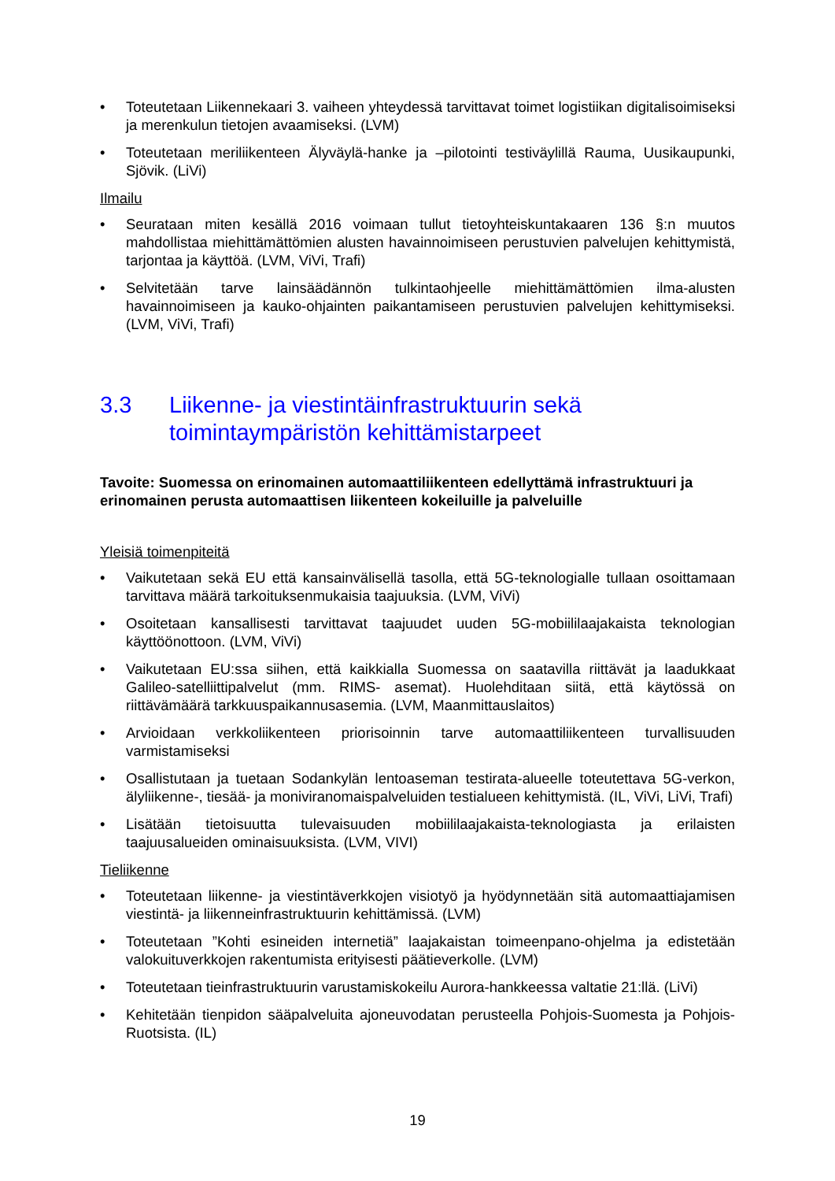• Toteutetaan Liikennekaari 3. vaiheen yhteydessä tarvittavat toimet logistiikan digitalisoimiseksi ja merenkulun tietojen avaamiseksi. (LVM)
• Toteutetaan meriliikenteen Älyväylä-hanke ja –pilotointi testiväylillä Rauma, Uusikaupunki, Sjövik. (LiVi)
Ilmailu
• Seurataan miten kesällä 2016 voimaan tullut tietoyhteiskuntakaaren 136 §:n muutos mahdollistaa miehittämättömien alusten havainnoimiseen perustuvien palvelujen kehittymistä, tarjontaa ja käyttöä. (LVM, ViVi, Trafi)
• Selvitetään tarve lainsäädännön tulkintaohjeelle miehittämättömien ilma-alusten havainnoimiseen ja kauko-ohjainten paikantamiseen perustuvien palvelujen kehittymiseksi. (LVM, ViVi, Trafi)
3.3 Liikenne- ja viestintäinfrastruktuurin sekä toimintaympäristön kehittämistarpeet
Tavoite: Suomessa on erinomainen automaattiliikenteen edellyttämä infrastruktuuri ja erinomainen perusta automaattisen liikenteen kokeiluille ja palveluille
Yleisiä toimenpiteitä
• Vaikutetaan sekä EU että kansainvälisellä tasolla, että 5G-teknologialle tullaan osoittamaan tarvittava määrä tarkoituksenmukaisia taajuuksia. (LVM, ViVi)
• Osoitetaan kansallisesti tarvittavat taajuudet uuden 5G-mobiililaajakaista teknologian käyttöönottoon. (LVM, ViVi)
• Vaikutetaan EU:ssa siihen, että kaikkialla Suomessa on saatavilla riittävät ja laadukkaat Galileo-satelliittipalvelut (mm. RIMS- asemat). Huolehditaan siitä, että käytössä on riittävämäärä tarkkuuspaikannusasemia. (LVM, Maanmittauslaitos)
• Arvioidaan verkkoliikenteen priorisoinnin tarve automaattiliikenteen turvallisuuden varmistamiseksi
• Osallistutaan ja tuetaan Sodankylän lentoaseman testirata-alueelle toteutettava 5G-verkon, älyliikenne-, tiesää- ja moniviranomaispalveluiden testialueen kehittymistä. (IL, ViVi, LiVi, Trafi)
• Lisätään tietoisuutta tulevaisuuden mobiililaajakaista-teknologiasta ja erilaisten taajuusalueiden ominaisuuksista. (LVM, VIVI)
Tieliikenne
• Toteutetaan liikenne- ja viestintäverkkojen visiotyö ja hyödynnetään sitä automaattiajamisen viestintä- ja liikenneinfrastruktuurin kehittämissä. (LVM)
• Toteutetaan ”Kohti esineiden internetiä” laajakaistan toimeenpano-ohjelma ja edistetään valokuituverkkojen rakentumista erityisesti päätieverkolle. (LVM)
• Toteutetaan tieinfrastruktuurin varustamiskokeilu Aurora-hankkeessa valtatie 21:llä. (LiVi)
• Kehitetään tienpidon sääpalveluita ajoneuvodatan perusteella Pohjois-Suomesta ja Pohjois-Ruotsista. (IL)
19